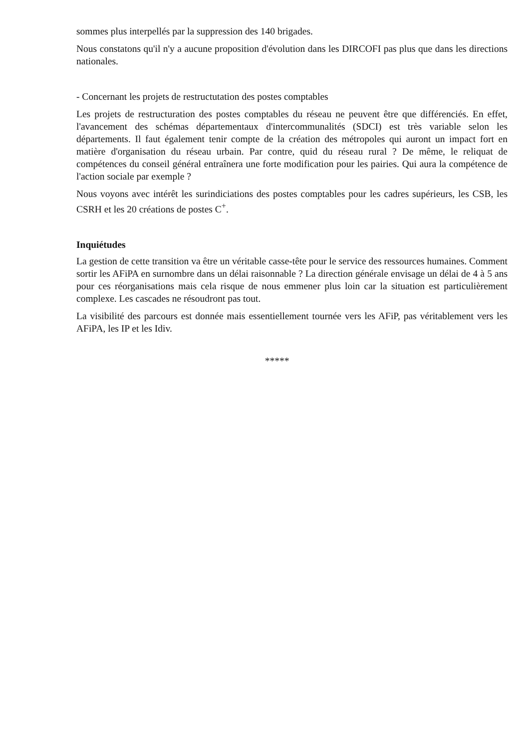sommes plus interpellés par la suppression des 140 brigades.
Nous constatons qu'il n'y a aucune proposition d'évolution dans les DIRCOFI pas plus que dans les directions nationales.
- Concernant les projets de restructutation des postes comptables
Les projets de restructuration des postes comptables du réseau ne peuvent être que différenciés. En effet, l'avancement des schémas départementaux d'intercommunalités (SDCI) est très variable selon les départements. Il faut également tenir compte de la création des métropoles qui auront un impact fort en matière d'organisation du réseau urbain. Par contre, quid du réseau rural ? De même, le reliquat de compétences du conseil général entraînera une forte modification pour les pairies. Qui aura la compétence de l'action sociale par exemple ?
Nous voyons avec intérêt les surindiciations des postes comptables pour les cadres supérieurs, les CSB, les CSRH et les 20 créations de postes C<sup>+</sup>.
Inquiétudes
La gestion de cette transition va être un véritable casse-tête pour le service des ressources humaines. Comment sortir les AFiPA en surnombre dans un délai raisonnable ? La direction générale envisage un délai de 4 à 5 ans pour ces réorganisations mais cela risque de nous emmener plus loin car la situation est particulièrement complexe. Les cascades ne résoudront pas tout.
La visibilité des parcours est donnée mais essentiellement tournée vers les AFiP, pas véritablement vers les AFiPA, les IP et les Idiv.
*****